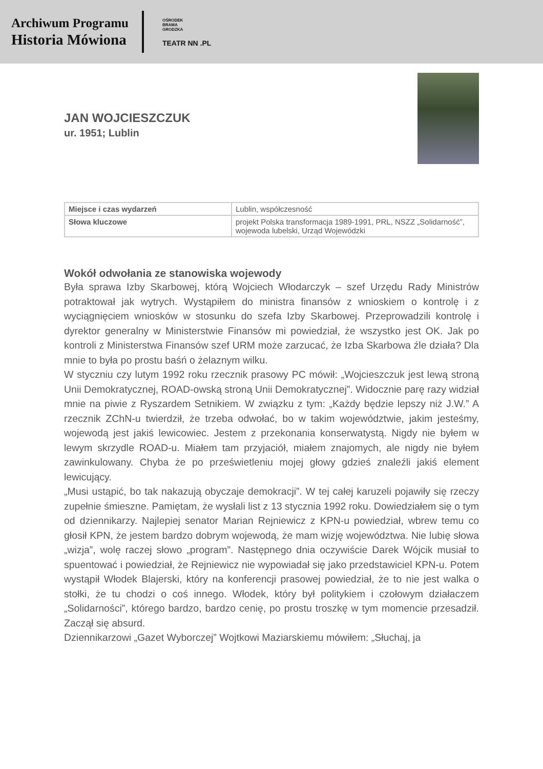Archiwum Programu
Historia Mówiona
OŚRODEK
BRAMA
GRODZKA
TEATR NN .PL
JAN WOJCIESZCZUK
ur. 1951; Lublin
| Miejsce i czas wydarzeń | Lublin, współczesność |
| Słowa kluczowe | projekt Polska transformacja 1989-1991, PRL, NSZZ „Solidarność”, wojewoda lubelski, Urząd Wojewódzki |
Wokół odwołania ze stanowiska wojewody
Była sprawa Izby Skarbowej, którą Wojciech Włodarczyk – szef Urzędu Rady Ministrów potraktował jak wytrych. Wystąpiłem do ministra finansów z wnioskiem o kontrolę i z wyciągnięciem wniosków w stosunku do szefa Izby Skarbowej. Przeprowadzili kontrolę i dyrektor generalny w Ministerstwie Finansów mi powiedział, że wszystko jest OK. Jak po kontroli z Ministerstwa Finansów szef URM może zarzucać, że Izba Skarbowa źle działa? Dla mnie to była po prostu baśń o żelaznym wilku.
W styczniu czy lutym 1992 roku rzecznik prasowy PC mówił: „Wojcieszczuk jest lewą stroną Unii Demokratycznej, ROAD-owską stroną Unii Demokratycznej”. Widocznie parę razy widział mnie na piwie z Ryszardem Setnikiem. W związku z tym: „Każdy będzie lepszy niż J.W.” A rzecznik ZChN-u twierdził, że trzeba odwołać, bo w takim województwie, jakim jesteśmy, wojewodą jest jakiś lewicowiec. Jestem z przekonania konserwatystą. Nigdy nie byłem w lewym skrzydle ROAD-u. Miałem tam przyjaciół, miałem znajomych, ale nigdy nie byłem zawinkulowany. Chyba że po prześwietleniu mojej głowy gdzieś znaleźli jakiś element lewicujący.
„Musi ustąpić, bo tak nakazują obyczaje demokracji”. W tej całej karuzeli pojawiły się rzeczy zupełnie śmieszne. Pamiętam, że wysłali list z 13 stycznia 1992 roku. Dowiedziałem się o tym od dziennikarzy. Najlepiej senator Marian Rejniewicz z KPN-u powiedział, wbrew temu co głosił KPN, że jestem bardzo dobrym wojewodą, że mam wizję województwa. Nie lubię słowa „wizja”, wolę raczej słowo „program”. Następnego dnia oczywiście Darek Wójcik musiał to spuentować i powiedział, że Rejniewicz nie wypowiadał się jako przedstawiciel KPN-u. Potem wystąpił Włodek Blajerski, który na konferencji prasowej powiedział, że to nie jest walka o stołki, że tu chodzi o coś innego. Włodek, który był politykiem i czołowym działaczem „Solidarności”, którego bardzo, bardzo cenię, po prostu troszkę w tym momencie przesadził. Zaczął się absurd.
Dziennikarzowi „Gazet Wyborczej” Wojtkowi Maziarskiemu mówiłem: „Słuchaj, ja